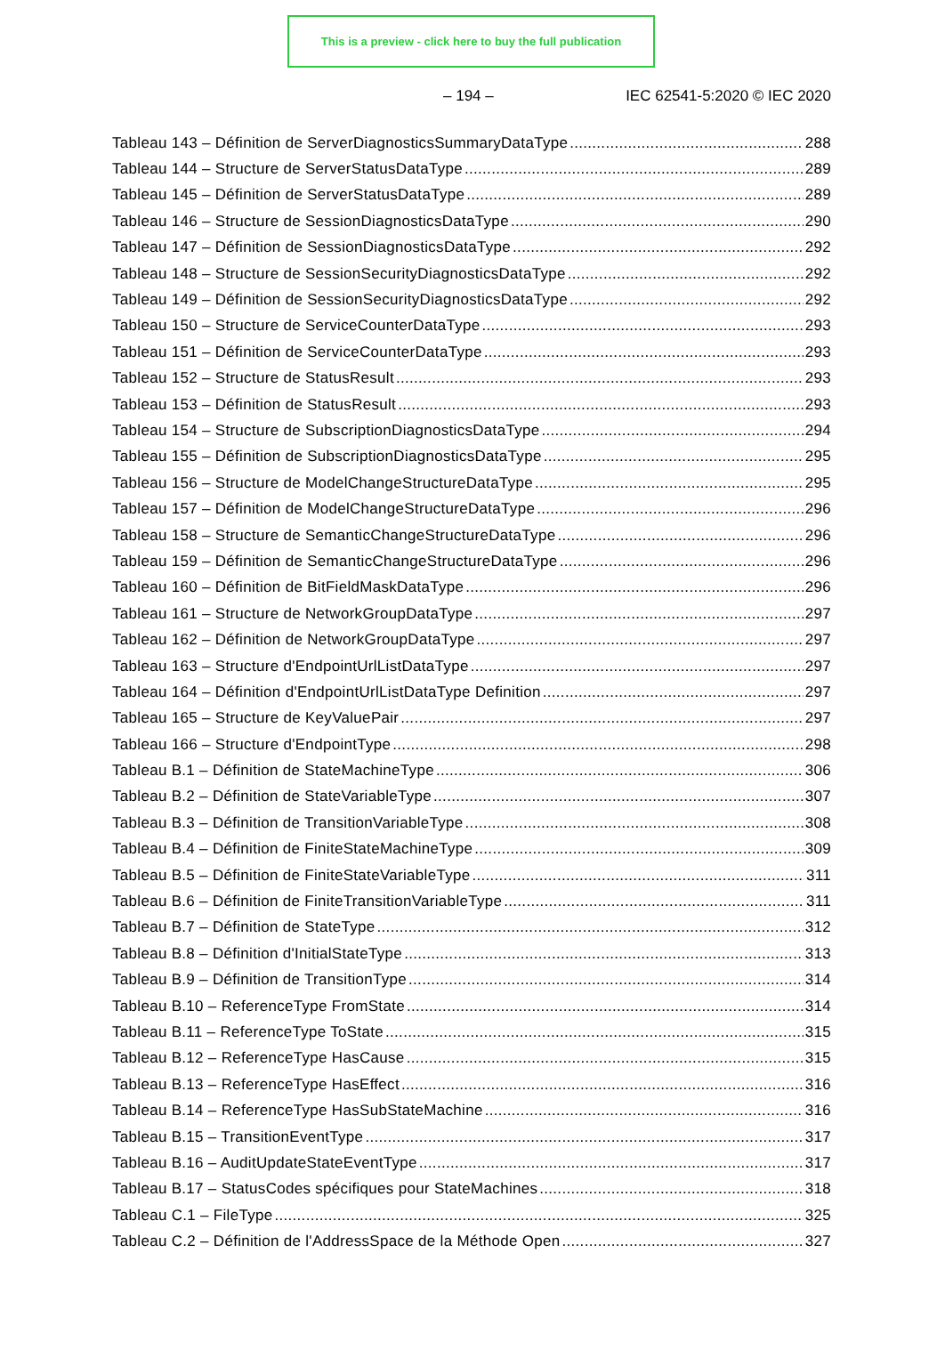This is a preview - click here to buy the full publication
– 194 – IEC 62541-5:2020 © IEC 2020
Tableau 143 – Définition de ServerDiagnosticsSummaryDataType 288
Tableau 144 – Structure de ServerStatusDataType 289
Tableau 145 – Définition de ServerStatusDataType 289
Tableau 146 – Structure de SessionDiagnosticsDataType 290
Tableau 147 – Définition de SessionDiagnosticsDataType 292
Tableau 148 – Structure de SessionSecurityDiagnosticsDataType 292
Tableau 149 – Définition de SessionSecurityDiagnosticsDataType 292
Tableau 150 – Structure de ServiceCounterDataType 293
Tableau 151 – Définition de ServiceCounterDataType 293
Tableau 152 – Structure de StatusResult 293
Tableau 153 – Définition de StatusResult 293
Tableau 154 – Structure de SubscriptionDiagnosticsDataType 294
Tableau 155 – Définition de SubscriptionDiagnosticsDataType 295
Tableau 156 – Structure de ModelChangeStructureDataType 295
Tableau 157 – Définition de ModelChangeStructureDataType 296
Tableau 158 – Structure de SemanticChangeStructureDataType 296
Tableau 159 – Définition de SemanticChangeStructureDataType 296
Tableau 160 – Définition de BitFieldMaskDataType 296
Tableau 161 – Structure de NetworkGroupDataType 297
Tableau 162 – Définition de NetworkGroupDataType 297
Tableau 163 – Structure d'EndpointUrlListDataType 297
Tableau 164 – Définition d'EndpointUrlListDataType Definition 297
Tableau 165 – Structure de KeyValuePair 297
Tableau 166 – Structure d'EndpointType 298
Tableau B.1 – Définition de StateMachineType 306
Tableau B.2 – Définition de StateVariableType 307
Tableau B.3 – Définition de TransitionVariableType 308
Tableau B.4 – Définition de FiniteStateMachineType 309
Tableau B.5 – Définition de FiniteStateVariableType 311
Tableau B.6 – Définition de FiniteTransitionVariableType 311
Tableau B.7 – Définition de StateType 312
Tableau B.8 – Définition d'InitialStateType 313
Tableau B.9 – Définition de TransitionType 314
Tableau B.10 – ReferenceType FromState 314
Tableau B.11 – ReferenceType ToState 315
Tableau B.12 – ReferenceType HasCause 315
Tableau B.13 – ReferenceType HasEffect 316
Tableau B.14 – ReferenceType HasSubStateMachine 316
Tableau B.15 – TransitionEventType 317
Tableau B.16 – AuditUpdateStateEventType 317
Tableau B.17 – StatusCodes spécifiques pour StateMachines 318
Tableau C.1 – FileType 325
Tableau C.2 – Définition de l'AddressSpace de la Méthode Open 327